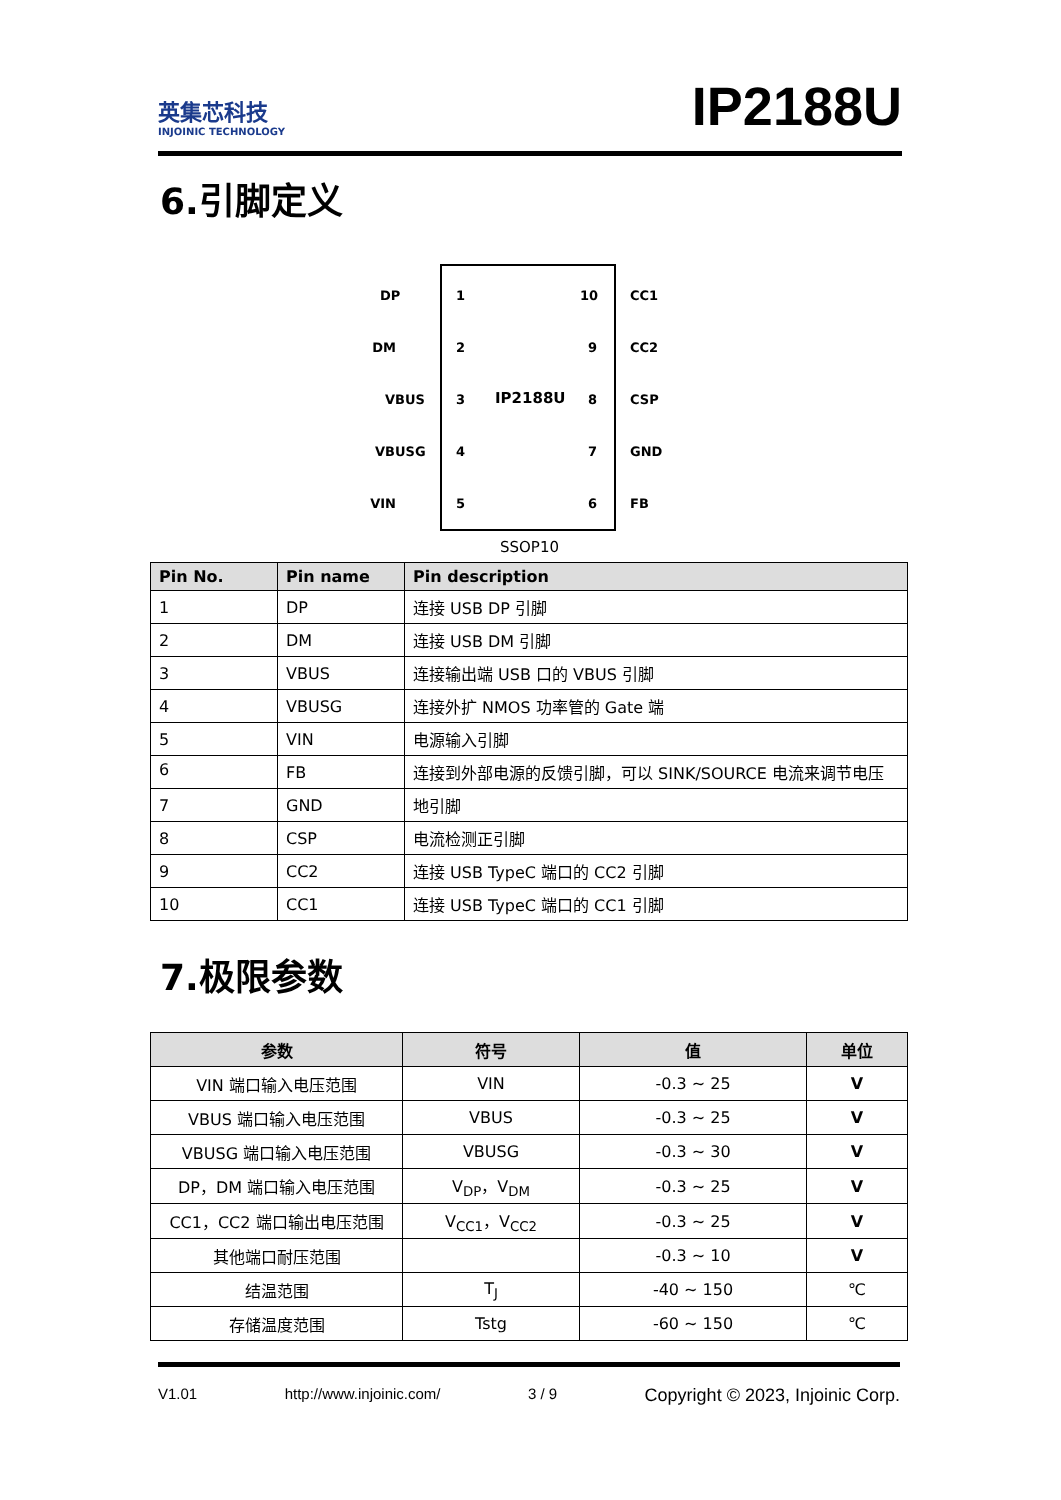英集芯科技
INJOINIC TECHNOLOGY
IP2188U
6.引脚定义
IP2188U
DP
1
DM
2
VBUS
3
VBUSG
4
VIN
5
10
CC1
9
CC2
8
CSP
7
GND
6
FB
SSOP10
| Pin No. | Pin name | Pin description |
| --- | --- | --- |
| 1 | DP | 连接 USB DP 引脚 |
| 2 | DM | 连接 USB DM 引脚 |
| 3 | VBUS | 连接输出端 USB 口的 VBUS 引脚 |
| 4 | VBUSG | 连接外扩 NMOS 功率管的 Gate 端 |
| 5 | VIN | 电源输入引脚 |
| 6 | FB | 连接到外部电源的反馈引脚，可以 SINK/SOURCE 电流来调节电压 |
| 7 | GND | 地引脚 |
| 8 | CSP | 电流检测正引脚 |
| 9 | CC2 | 连接 USB TypeC 端口的 CC2 引脚 |
| 10 | CC1 | 连接 USB TypeC 端口的 CC1 引脚 |
7.极限参数
| 参数 | 符号 | 值 | 单位 |
| --- | --- | --- | --- |
| VIN 端口输入电压范围 | VIN | -0.3 ~ 25 | V |
| VBUS 端口输入电压范围 | VBUS | -0.3 ~ 25 | V |
| VBUSG 端口输入电压范围 | VBUSG | -0.3 ~ 30 | V |
| DP，DM 端口输入电压范围 | V<sub>DP</sub>，V<sub>DM</sub> | -0.3 ~ 25 | V |
| CC1，CC2 端口输出电压范围 | V<sub>CC1</sub>，V<sub>CC2</sub> | -0.3 ~ 25 | V |
| 其他端口耐压范围 | | -0.3 ~ 10 | V |
| 结温范围 | T<sub>J</sub> | -40 ~ 150 | ℃ |
| 存储温度范围 | Tstg | -60 ~ 150 | ℃ |
V1.01 http://www.injoinic.com/ 3 / 9 Copyright © 2023, Injoinic Corp.